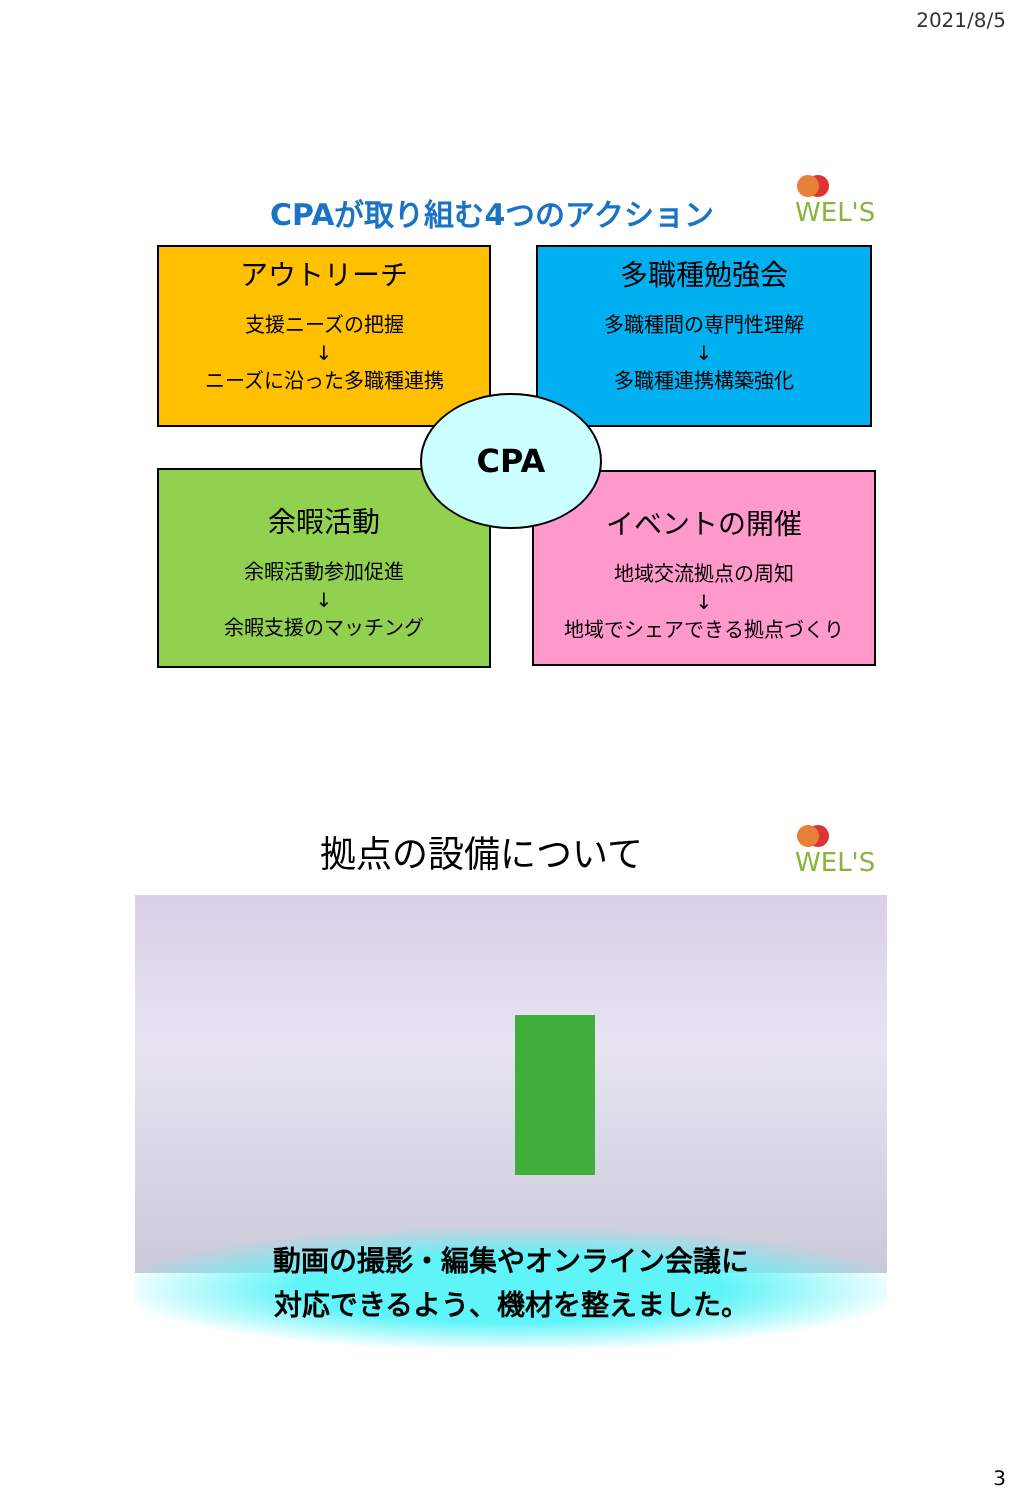2021/8/5
CPAが取り組む4つのアクション WEL'S
アウトリーチ
支援ニーズの把握
↓
ニーズに沿った多職種連携
多職種勉強会
多職種間の専門性理解
↓
多職種連携構築強化
余暇活動
余暇活動参加促進
↓
余暇支援のマッチング
イベントの開催
地域交流拠点の周知
↓
地域でシェアできる拠点づくり
CPA
拠点の設備について WEL'S
動画の撮影・編集やオンライン会議に
対応できるよう、機材を整えました。
3